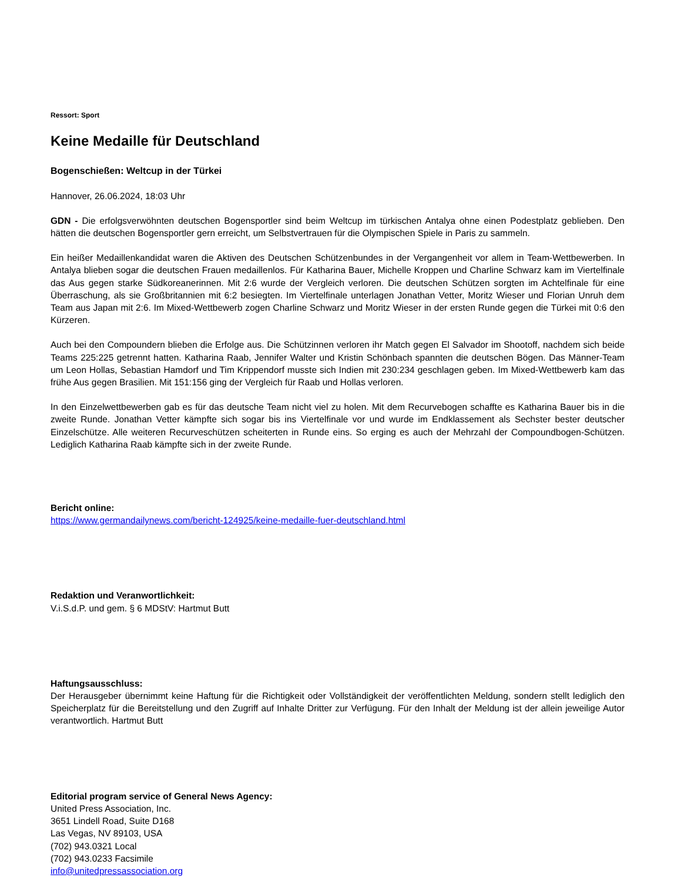Ressort: Sport
Keine Medaille für Deutschland
Bogenschießen: Weltcup in der Türkei
Hannover, 26.06.2024, 18:03 Uhr
GDN - Die erfolgsverwöhnten deutschen Bogensportler sind beim Weltcup im türkischen Antalya ohne einen Podestplatz geblieben. Den hätten die deutschen Bogensportler gern erreicht, um Selbstvertrauen für die Olympischen Spiele in Paris zu sammeln.
Ein heißer Medaillenkandidat waren die Aktiven des Deutschen Schützenbundes in der Vergangenheit vor allem in Team-Wettbewerben. In Antalya blieben sogar die deutschen Frauen medaillenlos. Für Katharina Bauer, Michelle Kroppen und Charline Schwarz kam im Viertelfinale das Aus gegen starke Südkoreanerinnen. Mit 2:6 wurde der Vergleich verloren. Die deutschen Schützen sorgten im Achtelfinale für eine Überraschung, als sie Großbritannien mit 6:2 besiegten. Im Viertelfinale unterlagen Jonathan Vetter, Moritz Wieser und Florian Unruh dem Team aus Japan mit 2:6. Im Mixed-Wettbewerb zogen Charline Schwarz und Moritz Wieser in der ersten Runde gegen die Türkei mit 0:6 den Kürzeren.
Auch bei den Compoundern blieben die Erfolge aus. Die Schützinnen verloren ihr Match gegen El Salvador im Shootoff, nachdem sich beide Teams 225:225 getrennt hatten. Katharina Raab, Jennifer Walter und Kristin Schönbach spannten die deutschen Bögen. Das Männer-Team um Leon Hollas, Sebastian Hamdorf und Tim Krippendorf musste sich Indien mit 230:234 geschlagen geben. Im Mixed-Wettbewerb kam das frühe Aus gegen Brasilien. Mit 151:156 ging der Vergleich für Raab und Hollas verloren.
In den Einzelwettbewerben gab es für das deutsche Team nicht viel zu holen. Mit dem Recurvebogen schaffte es Katharina Bauer bis in die zweite Runde. Jonathan Vetter kämpfte sich sogar bis ins Viertelfinale vor und wurde im Endklassement als Sechster bester deutscher Einzelschütze. Alle weiteren Recurveschützen scheiterten in Runde eins. So erging es auch der Mehrzahl der Compoundbogen-Schützen. Lediglich Katharina Raab kämpfte sich in der zweite Runde.
Bericht online:
https://www.germandailynews.com/bericht-124925/keine-medaille-fuer-deutschland.html
Redaktion und Veranwortlichkeit:
V.i.S.d.P. und gem. § 6 MDStV: Hartmut Butt
Haftungsausschluss:
Der Herausgeber übernimmt keine Haftung für die Richtigkeit oder Vollständigkeit der veröffentlichten Meldung, sondern stellt lediglich den Speicherplatz für die Bereitstellung und den Zugriff auf Inhalte Dritter zur Verfügung. Für den Inhalt der Meldung ist der allein jeweilige Autor verantwortlich. Hartmut Butt
Editorial program service of General News Agency:
United Press Association, Inc.
3651 Lindell Road, Suite D168
Las Vegas, NV 89103, USA
(702) 943.0321 Local
(702) 943.0233 Facsimile
info@unitedpressassociation.org